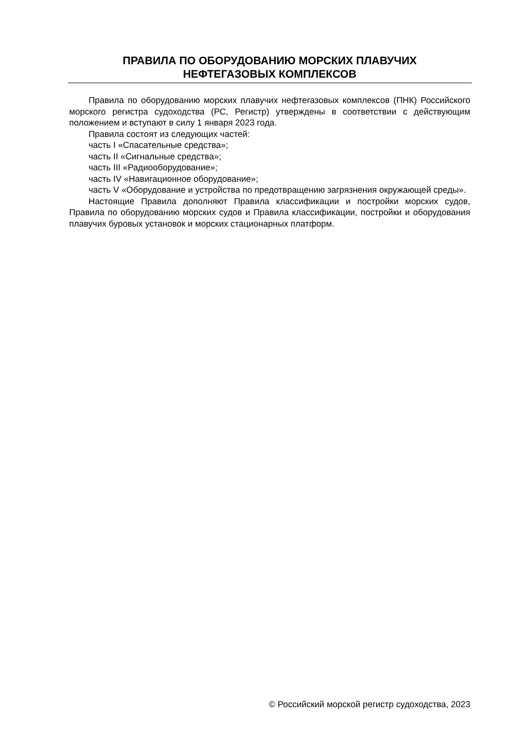ПРАВИЛА ПО ОБОРУДОВАНИЮ МОРСКИХ ПЛАВУЧИХ
НЕФТЕГАЗОВЫХ КОМПЛЕКСОВ
Правила по оборудованию морских плавучих нефтегазовых комплексов (ПНК) Российского морского регистра судоходства (РС, Регистр) утверждены в соответствии с действующим положением и вступают в силу 1 января 2023 года.
Правила состоят из следующих частей:
часть I «Спасательные средства»;
часть II «Сигнальные средства»;
часть III «Радиооборудование»;
часть IV «Навигационное оборудование»;
часть V «Оборудование и устройства по предотвращению загрязнения окружающей среды».
Настоящие Правила дополняют Правила классификации и постройки морских судов, Правила по оборудованию морских судов и Правила классификации, постройки и оборудования плавучих буровых установок и морских стационарных платформ.
© Российский морской регистр судоходства, 2023